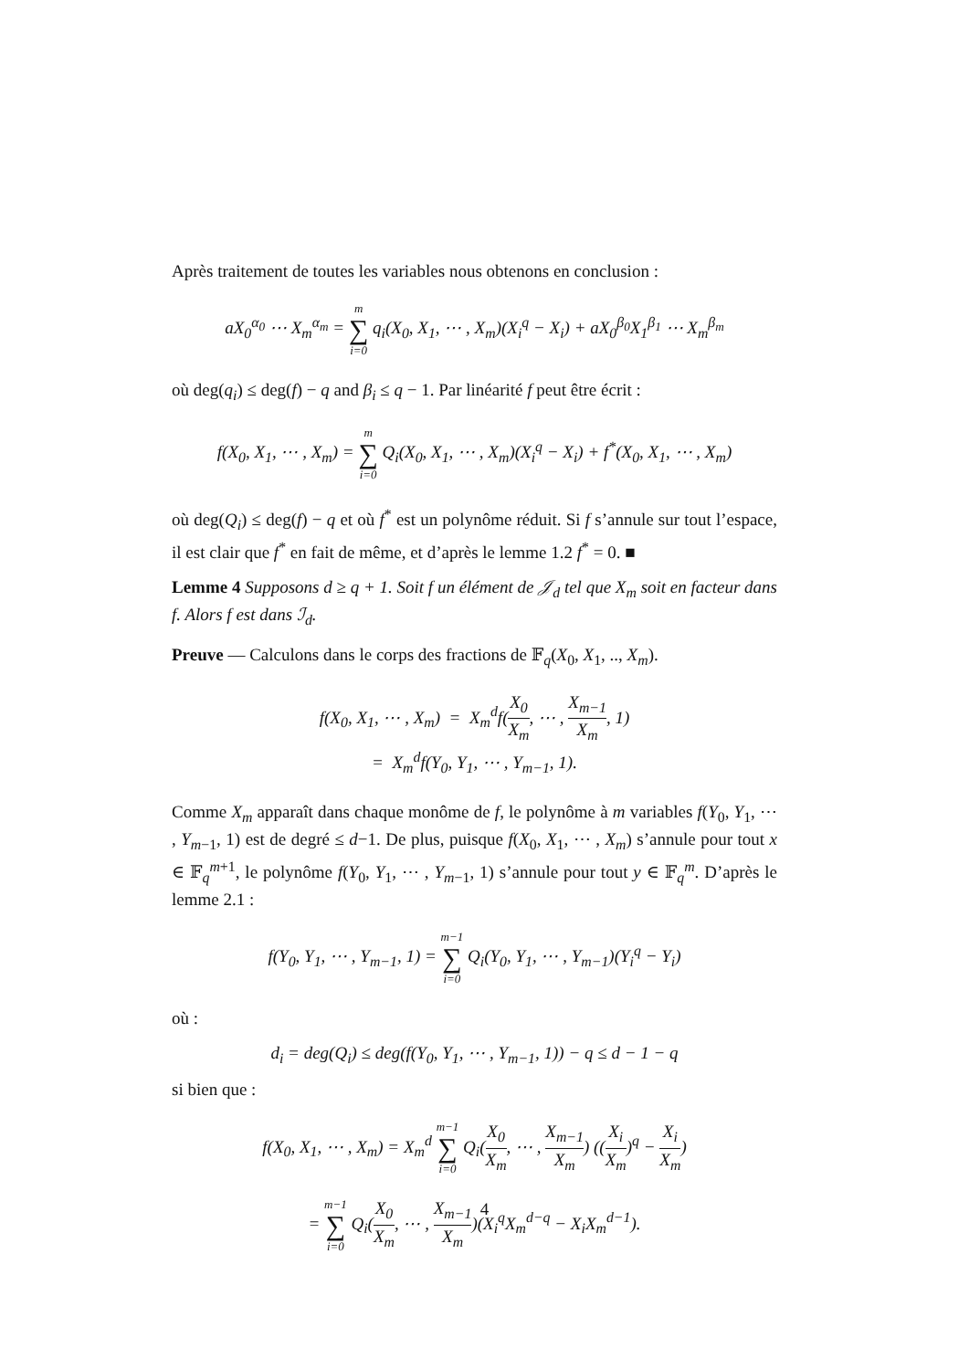Après traitement de toutes les variables nous obtenons en conclusion :
aX<sub>0</sub><sup>α<sub>0</sub></sup> ⋯ X<sub>m</sub><sup>α<sub>m</sub></sup> = m ∑ i=0 q<sub>i</sub>(X<sub>0</sub>, X<sub>1</sub>, ⋯ , X<sub>m</sub>)(X<sub>i</sub><sup>q</sup> − X<sub>i</sub>) + aX<sub>0</sub><sup>β<sub>0</sub></sup>X<sub>1</sub><sup>β<sub>1</sub></sup> ⋯ X<sub>m</sub><sup>β<sub>m</sub></sup>
où deg(q<sub>i</sub>) ≤ deg(f) − q and β<sub>i</sub> ≤ q − 1. Par linéarité f peut être écrit :
f(X<sub>0</sub>, X<sub>1</sub>, ⋯ , X<sub>m</sub>) = m ∑ i=0 Q<sub>i</sub>(X<sub>0</sub>, X<sub>1</sub>, ⋯ , X<sub>m</sub>)(X<sub>i</sub><sup>q</sup> − X<sub>i</sub>) + f<sup>*</sup>(X<sub>0</sub>, X<sub>1</sub>, ⋯ , X<sub>m</sub>)
où deg(Q<sub>i</sub>) ≤ deg(f) − q et où f<sup>*</sup> est un polynôme réduit. Si f s’annule sur tout l’espace, il est clair que f<sup>*</sup> en fait de même, et d’après le lemme 1.2 f<sup>*</sup> = 0. ■
Lemme 4 Supposons d ≥ q + 1. Soit f un élément de 𝒥<sub>d</sub> tel que X<sub>m</sub> soit en facteur dans f. Alors f est dans ℐ<sub>d</sub>.
Preuve — Calculons dans le corps des fractions de 𝔽<sub>q</sub>(X<sub>0</sub>, X<sub>1</sub>, .., X<sub>m</sub>).
f(X<sub>0</sub>, X<sub>1</sub>, ⋯ , X<sub>m</sub>) = X<sub>m</sub><sup>d</sup>f(X<sub>0</sub> X<sub>m</sub>, ⋯ , X<sub>m−1</sub> X<sub>m</sub>, 1)
= X<sub>m</sub><sup>d</sup>f(Y<sub>0</sub>, Y<sub>1</sub>, ⋯ , Y<sub>m−1</sub>, 1).
Comme X<sub>m</sub> apparaît dans chaque monôme de f, le polynôme à m variables f(Y<sub>0</sub>, Y<sub>1</sub>, ⋯ , Y<sub>m−1</sub>, 1) est de degré ≤ d−1. De plus, puisque f(X<sub>0</sub>, X<sub>1</sub>, ⋯ , X<sub>m</sub>) s’annule pour tout x ∈ 𝔽<sub>q</sub><sup>m+1</sup>, le polynôme f(Y<sub>0</sub>, Y<sub>1</sub>, ⋯ , Y<sub>m−1</sub>, 1) s’annule pour tout y ∈ 𝔽<sub>q</sub><sup>m</sup>. D’après le lemme 2.1 :
f(Y<sub>0</sub>, Y<sub>1</sub>, ⋯ , Y<sub>m−1</sub>, 1) = m−1 ∑ i=0 Q<sub>i</sub>(Y<sub>0</sub>, Y<sub>1</sub>, ⋯ , Y<sub>m−1</sub>)(Y<sub>i</sub><sup>q</sup> − Y<sub>i</sub>)
où :
d<sub>i</sub> = deg(Q<sub>i</sub>) ≤ deg(f(Y<sub>0</sub>, Y<sub>1</sub>, ⋯ , Y<sub>m−1</sub>, 1)) − q ≤ d − 1 − q
si bien que :
f(X<sub>0</sub>, X<sub>1</sub>, ⋯ , X<sub>m</sub>) = X<sub>m</sub><sup>d</sup> m−1 ∑ i=0 Q<sub>i</sub>(X<sub>0</sub> X<sub>m</sub>, ⋯ , X<sub>m−1</sub> X<sub>m</sub>) ((X<sub>i</sub> X<sub>m</sub>)<sup>q</sup> − X<sub>i</sub> X<sub>m</sub>)
= m−1 ∑ i=0 Q<sub>i</sub>(X<sub>0</sub> X<sub>m</sub>, ⋯ , X<sub>m−1</sub> X<sub>m</sub>)(X<sub>i</sub><sup>q</sup>X<sub>m</sub><sup>d−q</sup> − X<sub>i</sub>X<sub>m</sub><sup>d−1</sup>).
4